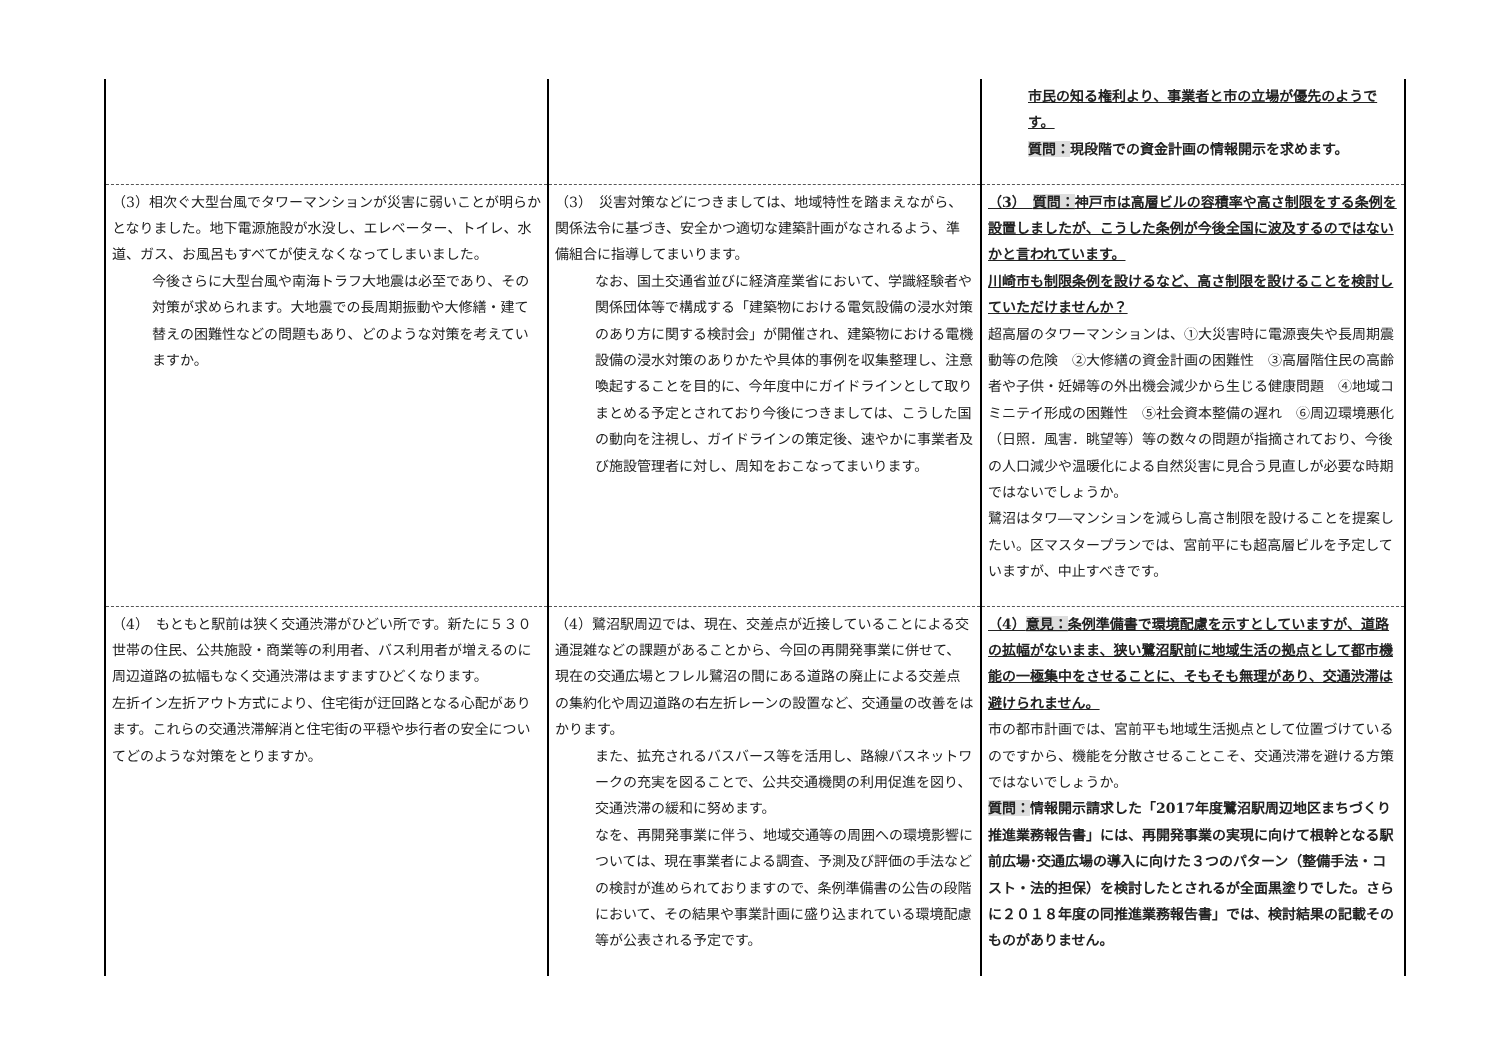| | | 市民の知る権利より、事業者と市の立場が優先のようです。 質問： 現段階での資金計画の情報開示を求めます。 |
| （3）相次ぐ大型台風でタワーマンションが災害に弱いことが明らかとなりました。地下電源施設が水没し、エレベーター、トイレ、水道、ガス、お風呂もすべてが使えなくなってしまいました。 今後さらに大型台風や南海トラフ大地震は必至であり、その対策が求められます。大地震での長周期振動や大修繕・建て替えの困難性などの問題もあり、どのような対策を考えていますか。 | （3） 災害対策などにつきましては、地域特性を踏まえながら、関係法令に基づき、安全かつ適切な建築計画がなされるよう、準備組合に指導してまいります。 なお、国土交通省並びに経済産業省において、学識経験者や関係団体等で構成する「建築物における電気設備の浸水対策のあり方に関する検討会」が開催され、建築物における電機設備の浸水対策のありかたや具体的事例を収集整理し、注意喚起することを目的に、今年度中にガイドラインとして取りまとめる予定とされており今後につきましては、こうした国の動向を注視し、ガイドラインの策定後、速やかに事業者及び施設管理者に対し、周知をおこなってまいります。 | （3） 質問： 神戸市は高層ビルの容積率や高さ制限をする条例を設置しましたが、こうした条例が今後全国に波及するのではないかと言われています。 川崎市も制限条例を設けるなど、高さ制限を設けることを検討していただけませんか？ 超高層のタワーマンションは、①大災害時に電源喪失や長周期震動等の危険 ②大修繕の資金計画の困難性 ③高層階住民の高齢者や子供・妊婦等の外出機会減少から生じる健康問題 ④地域コミニテイ形成の困難性 ⑤社会資本整備の遅れ ⑥周辺環境悪化（日照．風害．眺望等）等の数々の問題が指摘されており、今後の人口減少や温暖化による自然災害に見合う見直しが必要な時期ではないでしょうか。 鷺沼はタワ―マンションを減らし高さ制限を設けることを提案したい。区マスタープランでは、宮前平にも超高層ビルを予定していますが、中止すべきです。 |
| （4） もともと駅前は狭く交通渋滞がひどい所です。新たに５３０世帯の住民、公共施設・商業等の利用者、バス利用者が増えるのに周辺道路の拡幅もなく交通渋滞はますますひどくなります。 左折イン左折アウト方式により、住宅街が迂回路となる心配があります。これらの交通渋滞解消と住宅街の平穏や歩行者の安全についてどのような対策をとりますか。 | （4）鷺沼駅周辺では、現在、交差点が近接していることによる交通混雑などの課題があることから、今回の再開発事業に併せて、現在の交通広場とフレル鷺沼の間にある道路の廃止による交差点の集約化や周辺道路の右左折レーンの設置など、交通量の改善をはかります。 また、拡充されるバスバース等を活用し、路線バスネットワークの充実を図ることで、公共交通機関の利用促進を図り、交通渋滞の緩和に努めます。 なを、再開発事業に伴う、地域交通等の周囲への環境影響については、現在事業者による調査、予測及び評価の手法などの検討が進められておりますので、条例準備書の公告の段階において、その結果や事業計画に盛り込まれている環境配慮等が公表される予定です。 | （4） 意見： 条例準備書で環境配慮を示すとしていますが、道路の拡幅がないまま、狭い鷺沼駅前に地域生活の拠点として都市機能の一極集中をさせることに、そもそも無理があり、交通渋滞は避けられません。 市の都市計画では、宮前平も地域生活拠点として位置づけているのですから、機能を分散させることこそ、交通渋滞を避ける方策ではないでしょうか。 質問： 情報開示請求した「2017年度鷺沼駅周辺地区まちづくり推進業務報告書」には、再開発事業の実現に向けて根幹となる駅前広場･交通広場の導入に向けた３つのパターン（整備手法・コスト・法的担保）を検討したとされるが全面黒塗りでした。さらに２０１８年度の同推進業務報告書」では、検討結果の記載そのものがありません。 |